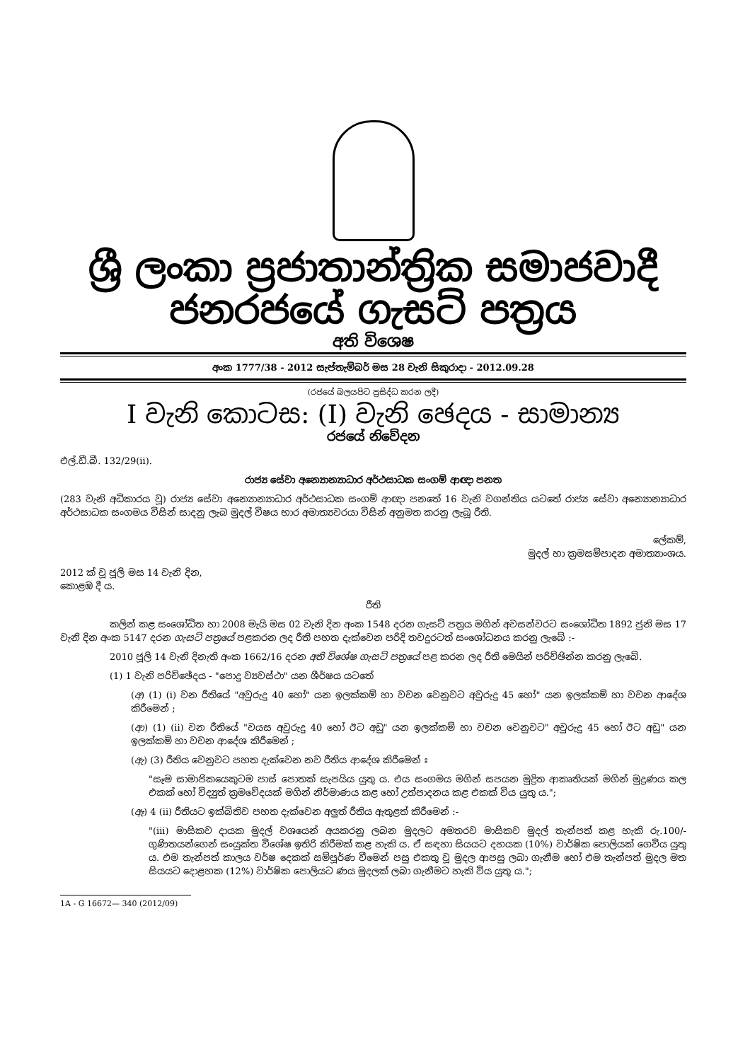ශ්‍රී ලංකා ප්‍රජාතාන්ත්‍රික සමාජවාදී ජනරජයේ ගැසට් පත්‍රය
අති විශෙෂ
අංක 1777/38 - 2012 සැප්තැම්බර් මස 28 වැනි සිකුරාදා - 2012.09.28
(රජයේ බලයපිට ප්‍රසිද්ධ කරන ලදී)
I වැනි කොටස: (I) වැනි ඡෙදය - සාමාන්‍ය
රජයේ නිවේදන
එල්.ඩී.බී. 132/29(ii).
රාජ්‍ය සේවා අන්‍යොන්‍යාධාර අර්ථසාධක සංගම් ආඥා පනත
(283 වැනි අධිකාරය වූ) රාජ්‍ය සේවා අන්‍යොන්‍යාධාර අර්ථසාධක සංගම් ආඥා පනතේ 16 වැනි වගන්තිය යටතේ රාජ්‍ය සේවා අන්‍යොන්‍යාධාර අර්ථසාධක සංගමය විසින් සාදනු ලැබ මුදල් විෂය භාර අමාත්‍යවරයා විසින් අනුමත කරනු ලැබූ රීති.
ලේකම්,
මුදල් හා ක්‍රමසම්පාදන අමාත්‍යාංශය.
2012 ක් වූ ජූලි මස 14 වැනි දින,
කොළඹ දී ය.
රීති
කලින් කළ සංශෝධිත හා 2008 මැයි මස 02 වැනි දින අංක 1548 දරන ගැසට් පත්‍රය මගින් අවසන්වරට සංශෝධිත 1892 ජුනි මස 17 වැනි දින අංක 5147 දරන ගැසට් පත්‍රයේ පළකරන ලද රීති පහත දැක්වෙන පරිදි තවදුරටත් සංශෝධනය කරනු ලැබේ :-
2010 ජූලි 14 වැනි දිනැති අංක 1662/16 දරන අති විශේෂ ගැසට් පත්‍රයේ පළ කරන ලද රීති මෙයින් පරිච්ඡින්න කරනු ලැබේ.
(1) 1 වැනි පරිච්ඡේදය - "පොදු ව්‍යවස්ථා" යන ශීර්ෂය යටතේ
(අ) (1) (i) වන රීතියේ "අවුරුදු 40 හෝ" යන ඉලක්කම් හා වචන වෙනුවට අවුරුදු 45 හෝ" යන ඉලක්කම් හා වචන ආදේශ කිරීමෙන් ;
(ආ) (1) (ii) වන රීතියේ "වයස අවුරුදු 40 හෝ ඊට අඩු" යන ඉලක්කම් හා වචන වෙනුවට" අවුරුදු 45 හෝ ඊට අඩු" යන ඉලක්කම් හා වචන ආදේශ කිරීමෙන් ;
(ඇ) (3) රීතිය වෙනුවට පහත දැක්වෙන නව රීතිය ආදේශ කිරීමෙන් ඃ
"සෑම සාමාජිකයෙකුටම පාස් පොතක් සැපයිය යුතු ය. එය සංගමය මගින් සපයන මුද්‍රිත ආකෘතියක් මගින් මුද්‍රණය කල එකක් හෝ විද්‍යුත් ක්‍රමවේදයක් මගින් නිර්මාණය කළ හෝ උත්පාදනය කළ එකක් විය යුතු ය.";
(ඈ) 4 (ii) රීතියට ඉක්බිතිව පහත දැක්වෙන අලුත් රීතිය ඇතුළත් කිරීමෙන් :-
"(iii) මාසිකව දායක මුදල් වශයෙන් අයකරනු ලබන මුදලට අමතරව මාසිකව මුදල් තැන්පත් කළ හැකි රු.100/- ගුණිතයන්ගෙන් සංයුක්ත විශේෂ ඉතිරි කිරීමක් කළ හැකි ය. ඒ සඳහා සියයට දහයක (10%) වාර්ෂික පොලියක් ගෙවිය යුතු ය. එම තැන්පත් කාලය වර්ෂ දෙකක් සම්පූර්ණ වීමෙන් පසු එකතු වූ මුදල ආපසු ලබා ගැනීම හෝ එම තැන්පත් මුදල මත සියයට දොළහක (12%) වාර්ෂික පොලියට ණය මුදලක් ලබා ගැනීමට හැකි විය යුතු ය.";
1A - G 16672— 340 (2012/09)